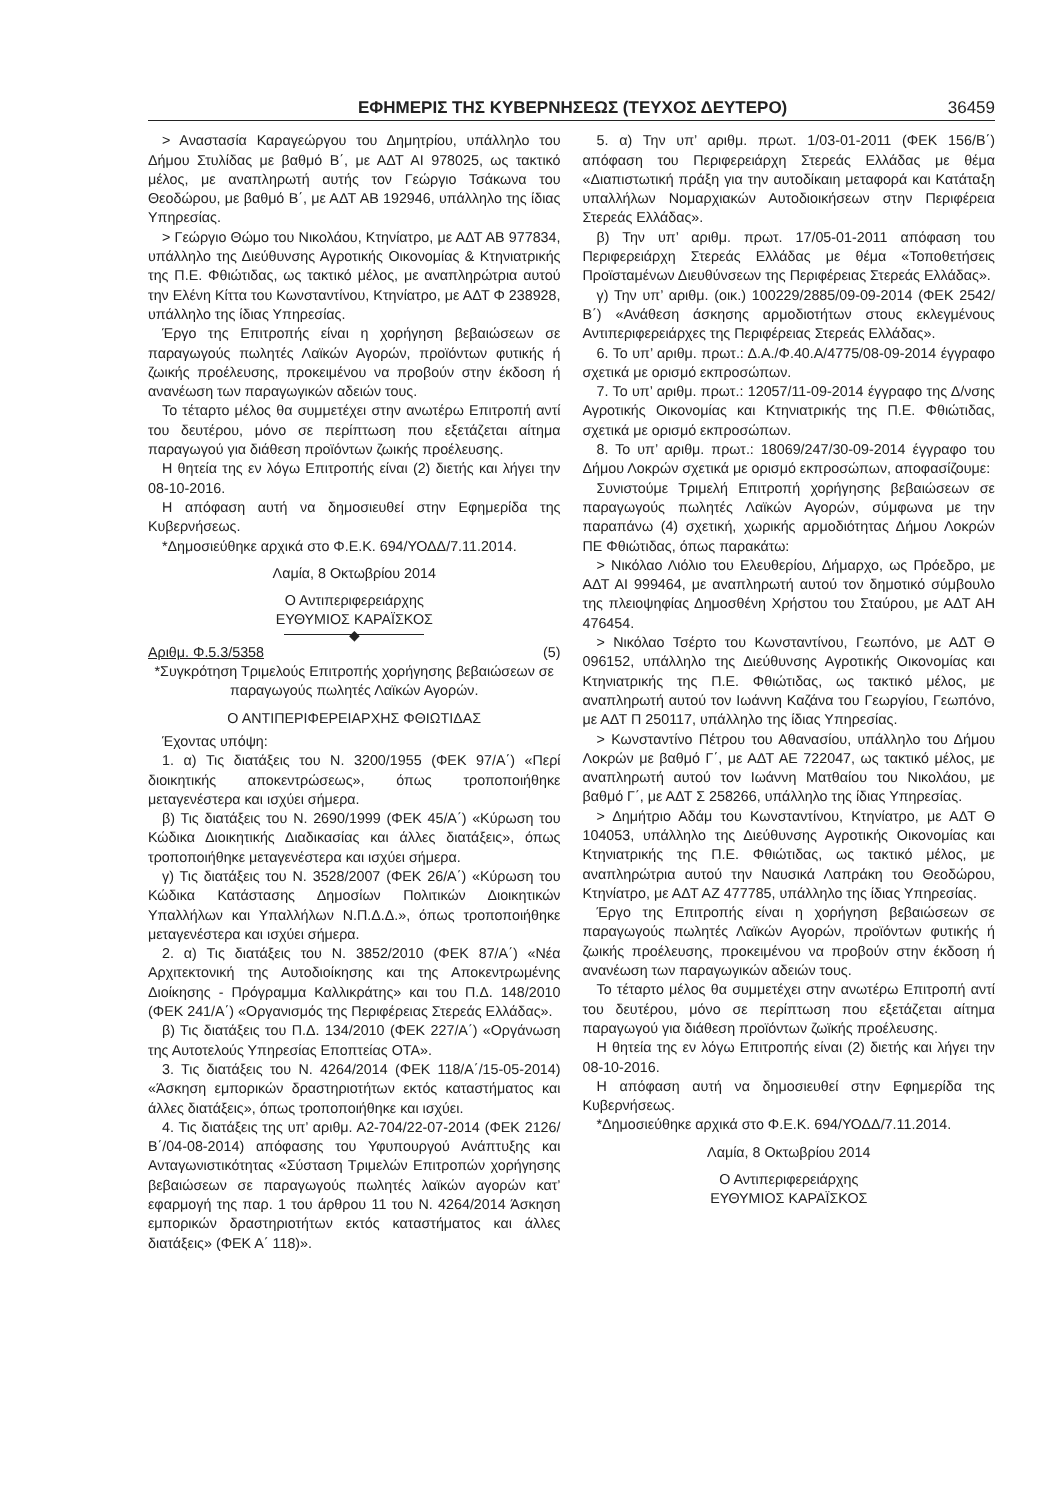ΕΦΗΜΕΡΙΣ ΤΗΣ ΚΥΒΕΡΝΗΣΕΩΣ (ΤΕΥΧΟΣ ΔΕΥΤΕΡΟ) 36459
> Αναστασία Καραγεώργου του Δημητρίου, υπάλληλο του Δήμου Στυλίδας με βαθμό Β΄, με ΑΔΤ ΑΙ 978025, ως τακτικό μέλος, με αναπληρωτή αυτής τον Γεώργιο Τσάκωνα του Θεοδώρου, με βαθμό Β΄, με ΑΔΤ ΑΒ 192946, υπάλληλο της ίδιας Υπηρεσίας.
> Γεώργιο Θώμο του Νικολάου, Κτηνίατρο, με ΑΔΤ ΑΒ 977834, υπάλληλο της Διεύθυνσης Αγροτικής Οικονομίας & Κτηνιατρικής της Π.Ε. Φθιώτιδας, ως τακτικό μέλος, με αναπληρώτρια αυτού την Ελένη Κίττα του Κωνσταντίνου, Κτηνίατρο, με ΑΔΤ Φ 238928, υπάλληλο της ίδιας Υπηρεσίας.
Έργο της Επιτροπής είναι η χορήγηση βεβαιώσεων σε παραγωγούς πωλητές Λαϊκών Αγορών, προϊόντων φυτικής ή ζωικής προέλευσης, προκειμένου να προβούν στην έκδοση ή ανανέωση των παραγωγικών αδειών τους.
Το τέταρτο μέλος θα συμμετέχει στην ανωτέρω Επιτροπή αντί του δευτέρου, μόνο σε περίπτωση που εξετάζεται αίτημα παραγωγού για διάθεση προϊόντων ζωικής προέλευσης.
Η θητεία της εν λόγω Επιτροπής είναι (2) διετής και λήγει την 08-10-2016.
Η απόφαση αυτή να δημοσιευθεί στην Εφημερίδα της Κυβερνήσεως.
*Δημοσιεύθηκε αρχικά στο Φ.Ε.Κ. 694/ΥΟΔΔ/7.11.2014.
Λαμία, 8 Οκτωβρίου 2014
Ο Αντιπεριφερειάρχης
ΕΥΘΥΜΙΟΣ ΚΑΡΑΪΣΚΟΣ
◆
Αριθμ. Φ.5.3/5358 (5)
*Συγκρότηση Τριμελούς Επιτροπής χορήγησης βεβαιώσεων σε παραγωγούς πωλητές Λαϊκών Αγορών.
Ο ΑΝΤΙΠΕΡΙΦΕΡΕΙΑΡΧΗΣ ΦΘΙΩΤΙΔΑΣ
Έχοντας υπόψη:
1. α) Τις διατάξεις του Ν. 3200/1955 (ΦΕΚ 97/Α΄) «Περί διοικητικής αποκεντρώσεως», όπως τροποποιήθηκε μεταγενέστερα και ισχύει σήμερα.
β) Τις διατάξεις του Ν. 2690/1999 (ΦΕΚ 45/Α΄) «Κύρωση του Κώδικα Διοικητικής Διαδικασίας και άλλες διατάξεις», όπως τροποποιήθηκε μεταγενέστερα και ισχύει σήμερα.
γ) Τις διατάξεις του Ν. 3528/2007 (ΦΕΚ 26/Α΄) «Κύρωση του Κώδικα Κατάστασης Δημοσίων Πολιτικών Διοικητικών Υπαλλήλων και Υπαλλήλων Ν.Π.Δ.Δ.», όπως τροποποιήθηκε μεταγενέστερα και ισχύει σήμερα.
2. α) Τις διατάξεις του Ν. 3852/2010 (ΦΕΚ 87/Α΄) «Νέα Αρχιτεκτονική της Αυτοδιοίκησης και της Αποκεντρωμένης Διοίκησης - Πρόγραμμα Καλλικράτης» και του Π.Δ. 148/2010 (ΦΕΚ 241/Α΄) «Οργανισμός της Περιφέρειας Στερεάς Ελλάδας».
β) Τις διατάξεις του Π.Δ. 134/2010 (ΦΕΚ 227/Α΄) «Οργάνωση της Αυτοτελούς Υπηρεσίας Εποπτείας ΟΤΑ».
3. Τις διατάξεις του Ν. 4264/2014 (ΦΕΚ 118/Α΄/15-05-2014) «Άσκηση εμπορικών δραστηριοτήτων εκτός καταστήματος και άλλες διατάξεις», όπως τροποποιήθηκε και ισχύει.
4. Τις διατάξεις της υπ’ αριθμ. Α2-704/22-07-2014 (ΦΕΚ 2126/Β΄/04-08-2014) απόφασης του Υφυπουργού Ανάπτυξης και Ανταγωνιστικότητας «Σύσταση Τριμελών Επιτροπών χορήγησης βεβαιώσεων σε παραγωγούς πωλητές λαϊκών αγορών κατ’ εφαρμογή της παρ. 1 του άρθρου 11 του Ν. 4264/2014 Άσκηση εμπορικών δραστηριοτήτων εκτός καταστήματος και άλλες διατάξεις» (ΦΕΚ Α΄ 118)».
5. α) Την υπ’ αριθμ. πρωτ. 1/03-01-2011 (ΦΕΚ 156/Β΄) απόφαση του Περιφερειάρχη Στερεάς Ελλάδας με θέμα «Διαπιστωτική πράξη για την αυτοδίκαιη μεταφορά και Κατάταξη υπαλλήλων Νομαρχιακών Αυτοδιοικήσεων στην Περιφέρεια Στερεάς Ελλάδας».
β) Την υπ’ αριθμ. πρωτ. 17/05-01-2011 απόφαση του Περιφερειάρχη Στερεάς Ελλάδας με θέμα «Τοποθετήσεις Προϊσταμένων Διευθύνσεων της Περιφέρειας Στερεάς Ελλάδας».
γ) Την υπ’ αριθμ. (οικ.) 100229/2885/09-09-2014 (ΦΕΚ 2542/Β΄) «Ανάθεση άσκησης αρμοδιοτήτων στους εκλεγμένους Αντιπεριφερειάρχες της Περιφέρειας Στερεάς Ελλάδας».
6. Το υπ’ αριθμ. πρωτ.: Δ.Α./Φ.40.Α/4775/08-09-2014 έγγραφο σχετικά με ορισμό εκπροσώπων.
7. Το υπ’ αριθμ. πρωτ.: 12057/11-09-2014 έγγραφο της Δ/νσης Αγροτικής Οικονομίας και Κτηνιατρικής της Π.Ε. Φθιώτιδας, σχετικά με ορισμό εκπροσώπων.
8. Το υπ’ αριθμ. πρωτ.: 18069/247/30-09-2014 έγγραφο του Δήμου Λοκρών σχετικά με ορισμό εκπροσώπων, αποφασίζουμε:
Συνιστούμε Τριμελή Επιτροπή χορήγησης βεβαιώσεων σε παραγωγούς πωλητές Λαϊκών Αγορών, σύμφωνα με την παραπάνω (4) σχετική, χωρικής αρμοδιότητας Δήμου Λοκρών ΠΕ Φθιώτιδας, όπως παρακάτω:
> Νικόλαο Λιόλιο του Ελευθερίου, Δήμαρχο, ως Πρόεδρο, με ΑΔΤ ΑΙ 999464, με αναπληρωτή αυτού τον δημοτικό σύμβουλο της πλειοψηφίας Δημοσθένη Χρήστου του Σταύρου, με ΑΔΤ ΑΗ 476454.
> Νικόλαο Τσέρτο του Κωνσταντίνου, Γεωπόνο, με ΑΔΤ Θ 096152, υπάλληλο της Διεύθυνσης Αγροτικής Οικονομίας και Κτηνιατρικής της Π.Ε. Φθιώτιδας, ως τακτικό μέλος, με αναπληρωτή αυτού τον Ιωάννη Καζάνα του Γεωργίου, Γεωπόνο, με ΑΔΤ Π 250117, υπάλληλο της ίδιας Υπηρεσίας.
> Κωνσταντίνο Πέτρου του Αθανασίου, υπάλληλο του Δήμου Λοκρών με βαθμό Γ΄, με ΑΔΤ ΑΕ 722047, ως τακτικό μέλος, με αναπληρωτή αυτού τον Ιωάννη Ματθαίου του Νικολάου, με βαθμό Γ΄, με ΑΔΤ Σ 258266, υπάλληλο της ίδιας Υπηρεσίας.
> Δημήτριο Αδάμ του Κωνσταντίνου, Κτηνίατρο, με ΑΔΤ Θ 104053, υπάλληλο της Διεύθυνσης Αγροτικής Οικονομίας και Κτηνιατρικής της Π.Ε. Φθιώτιδας, ως τακτικό μέλος, με αναπληρώτρια αυτού την Ναυσικά Λαπράκη του Θεοδώρου, Κτηνίατρο, με ΑΔΤ ΑΖ 477785, υπάλληλο της ίδιας Υπηρεσίας.
Έργο της Επιτροπής είναι η χορήγηση βεβαιώσεων σε παραγωγούς πωλητές Λαϊκών Αγορών, προϊόντων φυτικής ή ζωικής προέλευσης, προκειμένου να προβούν στην έκδοση ή ανανέωση των παραγωγικών αδειών τους.
Το τέταρτο μέλος θα συμμετέχει στην ανωτέρω Επιτροπή αντί του δευτέρου, μόνο σε περίπτωση που εξετάζεται αίτημα παραγωγού για διάθεση προϊόντων ζωϊκής προέλευσης.
Η θητεία της εν λόγω Επιτροπής είναι (2) διετής και λήγει την 08-10-2016.
Η απόφαση αυτή να δημοσιευθεί στην Εφημερίδα της Κυβερνήσεως.
*Δημοσιεύθηκε αρχικά στο Φ.Ε.Κ. 694/ΥΟΔΔ/7.11.2014.
Λαμία, 8 Οκτωβρίου 2014
Ο Αντιπεριφερειάρχης
ΕΥΘΥΜΙΟΣ ΚΑΡΑΪΣΚΟΣ